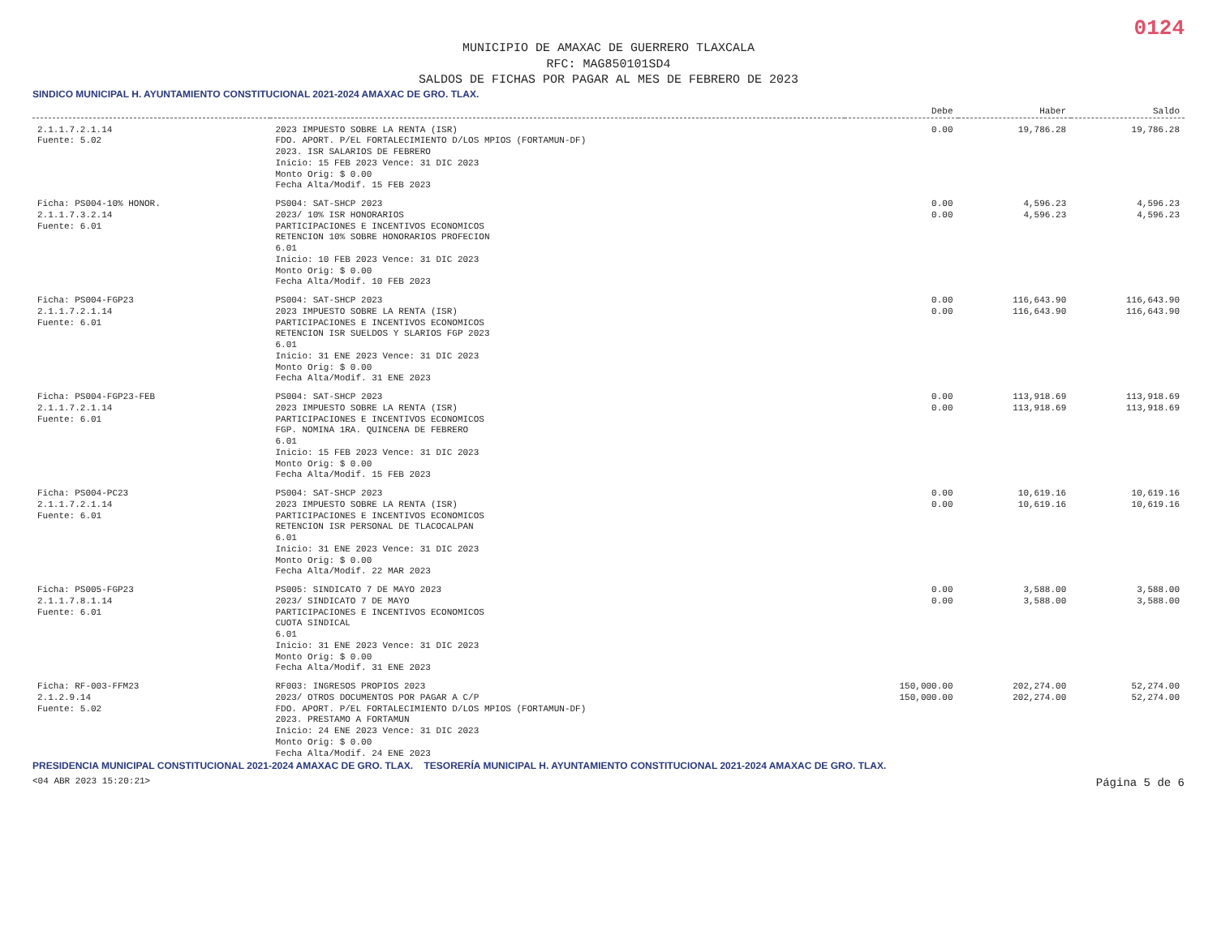0124
MUNICIPIO DE AMAXAC DE GUERRERO TLAXCALA
RFC: MAG850101SD4
SALDOS DE FICHAS POR PAGAR AL MES DE FEBRERO DE 2023
SINDICO MUNICIPAL H. AYUNTAMIENTO CONSTITUCIONAL 2021-2024 AMAXAC DE GRO. TLAX.
| | | Debe | Haber | Saldo |
| --- | --- | --- | --- | --- |
| 2.1.1.7.2.1.14 Fuente: 5.02 | 2023 IMPUESTO SOBRE LA RENTA (ISR) FDO. APORT. P/EL FORTALECIMIENTO D/LOS MPIOS (FORTAMUN-DF) 2023. ISR SALARIOS DE FEBRERO Inicio: 15 FEB 2023 Vence: 31 DIC 2023 Monto Orig: $ 0.00 Fecha Alta/Modif. 15 FEB 2023 | 0.00 | 19,786.28 | 19,786.28 |
| Ficha: PS004-10% HONOR. 2.1.1.7.3.2.14 Fuente: 6.01 | PS004: SAT-SHCP 2023 2023/ 10% ISR HONORARIOS PARTICIPACIONES E INCENTIVOS ECONOMICOS RETENCION 10% SOBRE HONORARIOS PROFECION 6.01 Inicio: 10 FEB 2023 Vence: 31 DIC 2023 Monto Orig: $ 0.00 Fecha Alta/Modif. 10 FEB 2023 | 0.00 0.00 | 4,596.23 4,596.23 | 4,596.23 4,596.23 |
| Ficha: PS004-FGP23 2.1.1.7.2.1.14 Fuente: 6.01 | PS004: SAT-SHCP 2023 2023 IMPUESTO SOBRE LA RENTA (ISR) PARTICIPACIONES E INCENTIVOS ECONOMICOS RETENCION ISR SUELDOS Y SLARIOS FGP 2023 6.01 Inicio: 31 ENE 2023 Vence: 31 DIC 2023 Monto Orig: $ 0.00 Fecha Alta/Modif. 31 ENE 2023 | 0.00 0.00 | 116,643.90 116,643.90 | 116,643.90 116,643.90 |
| Ficha: PS004-FGP23-FEB 2.1.1.7.2.1.14 Fuente: 6.01 | PS004: SAT-SHCP 2023 2023 IMPUESTO SOBRE LA RENTA (ISR) PARTICIPACIONES E INCENTIVOS ECONOMICOS FGP. NOMINA 1RA. QUINCENA DE FEBRERO 6.01 Inicio: 15 FEB 2023 Vence: 31 DIC 2023 Monto Orig: $ 0.00 Fecha Alta/Modif. 15 FEB 2023 | 0.00 0.00 | 113,918.69 113,918.69 | 113,918.69 113,918.69 |
| Ficha: PS004-PC23 2.1.1.7.2.1.14 Fuente: 6.01 | PS004: SAT-SHCP 2023 2023 IMPUESTO SOBRE LA RENTA (ISR) PARTICIPACIONES E INCENTIVOS ECONOMICOS RETENCION ISR PERSONAL DE TLACOCALPAN 6.01 Inicio: 31 ENE 2023 Vence: 31 DIC 2023 Monto Orig: $ 0.00 Fecha Alta/Modif. 22 MAR 2023 | 0.00 0.00 | 10,619.16 10,619.16 | 10,619.16 10,619.16 |
| Ficha: PS005-FGP23 2.1.1.7.8.1.14 Fuente: 6.01 | PS005: SINDICATO 7 DE MAYO 2023 2023/ SINDICATO 7 DE MAYO PARTICIPACIONES E INCENTIVOS ECONOMICOS CUOTA SINDICAL 6.01 Inicio: 31 ENE 2023 Vence: 31 DIC 2023 Monto Orig: $ 0.00 Fecha Alta/Modif. 31 ENE 2023 | 0.00 0.00 | 3,588.00 3,588.00 | 3,588.00 3,588.00 |
| Ficha: RF-003-FFM23 2.1.2.9.14 Fuente: 5.02 | RF003: INGRESOS PROPIOS 2023 2023/ OTROS DOCUMENTOS POR PAGAR A C/P FDO. APORT. P/EL FORTALECIMIENTO D/LOS MPIOS (FORTAMUN-DF) 2023. PRESTAMO A FORTAMUN Inicio: 24 ENE 2023 Vence: 31 DIC 2023 Monto Orig: $ 0.00 Fecha Alta/Modif. 24 ENE 2023 | 150,000.00 150,000.00 | 202,274.00 202,274.00 | 52,274.00 52,274.00 |
PRESIDENCIA MUNICIPAL CONSTITUCIONAL 2021-2024 AMAXAC DE GRO. TLAX. TESORERÍA MUNICIPAL H. AYUNTAMIENTO CONSTITUCIONAL 2021-2024 AMAXAC DE GRO. TLAX.
<04 ABR 2023 15:20:21> Página 5 de 6